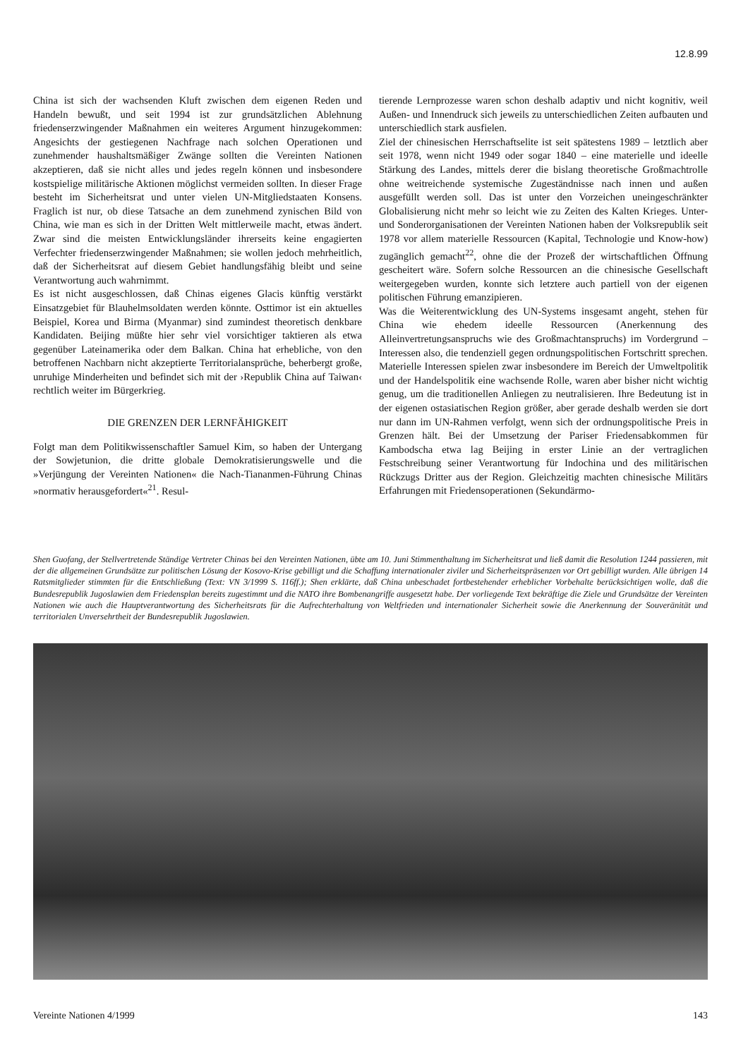12.8.99
China ist sich der wachsenden Kluft zwischen dem eigenen Reden und Handeln bewußt, und seit 1994 ist zur grundsätzlichen Ablehnung friedenserzwingender Maßnahmen ein weiteres Argument hinzugekommen: Angesichts der gestiegenen Nachfrage nach solchen Operationen und zunehmender haushaltsmäßiger Zwänge sollten die Vereinten Nationen akzeptieren, daß sie nicht alles und jedes regeln können und insbesondere kostspielige militärische Aktionen möglichst vermeiden sollten. In dieser Frage besteht im Sicherheitsrat und unter vielen UN-Mitgliedstaaten Konsens. Fraglich ist nur, ob diese Tatsache an dem zunehmend zynischen Bild von China, wie man es sich in der Dritten Welt mittlerweile macht, etwas ändert. Zwar sind die meisten Entwicklungsländer ihrerseits keine engagierten Verfechter friedenserzwingender Maßnahmen; sie wollen jedoch mehrheitlich, daß der Sicherheitsrat auf diesem Gebiet handlungsfähig bleibt und seine Verantwortung auch wahrnimmt.
Es ist nicht ausgeschlossen, daß Chinas eigenes Glacis künftig verstärkt Einsatzgebiet für Blauhelmsoldaten werden könnte. Osttimor ist ein aktuelles Beispiel, Korea und Birma (Myanmar) sind zumindest theoretisch denkbare Kandidaten. Beijing müßte hier sehr viel vorsichtiger taktieren als etwa gegenüber Lateinamerika oder dem Balkan. China hat erhebliche, von den betroffenen Nachbarn nicht akzeptierte Territorialansprüche, beherbergt große, unruhige Minderheiten und befindet sich mit der ›Republik China auf Taiwan‹ rechtlich weiter im Bürgerkrieg.
DIE GRENZEN DER LERNFÄHIGKEIT
Folgt man dem Politikwissenschaftler Samuel Kim, so haben der Untergang der Sowjetunion, die dritte globale Demokratisierungswelle und die »Verjüngung der Vereinten Nationen« die Nach-Tiananmen-Führung Chinas »normativ herausgefordert«<sup>21</sup>. Resul-
tierende Lernprozesse waren schon deshalb adaptiv und nicht kognitiv, weil Außen- und Innendruck sich jeweils zu unterschiedlichen Zeiten aufbauten und unterschiedlich stark ausfielen.
Ziel der chinesischen Herrschaftselite ist seit spätestens 1989 – letztlich aber seit 1978, wenn nicht 1949 oder sogar 1840 – eine materielle und ideelle Stärkung des Landes, mittels derer die bislang theoretische Großmachtrolle ohne weitreichende systemische Zugeständnisse nach innen und außen ausgefüllt werden soll. Das ist unter den Vorzeichen uneingeschränkter Globalisierung nicht mehr so leicht wie zu Zeiten des Kalten Krieges. Unter- und Sonderorganisationen der Vereinten Nationen haben der Volksrepublik seit 1978 vor allem materielle Ressourcen (Kapital, Technologie und Know-how) zugänglich gemacht<sup>22</sup>, ohne die der Prozeß der wirtschaftlichen Öffnung gescheitert wäre. Sofern solche Ressourcen an die chinesische Gesellschaft weitergegeben wurden, konnte sich letztere auch partiell von der eigenen politischen Führung emanzipieren.
Was die Weiterentwicklung des UN-Systems insgesamt angeht, stehen für China wie ehedem ideelle Ressourcen (Anerkennung des Alleinvertretungsanspruchs wie des Großmachtanspruchs) im Vordergrund – Interessen also, die tendenziell gegen ordnungspolitischen Fortschritt sprechen. Materielle Interessen spielen zwar insbesondere im Bereich der Umweltpolitik und der Handelspolitik eine wachsende Rolle, waren aber bisher nicht wichtig genug, um die traditionellen Anliegen zu neutralisieren. Ihre Bedeutung ist in der eigenen ostasiatischen Region größer, aber gerade deshalb werden sie dort nur dann im UN-Rahmen verfolgt, wenn sich der ordnungspolitische Preis in Grenzen hält. Bei der Umsetzung der Pariser Friedensabkommen für Kambodscha etwa lag Beijing in erster Linie an der vertraglichen Festschreibung seiner Verantwortung für Indochina und des militärischen Rückzugs Dritter aus der Region. Gleichzeitig machten chinesische Militärs Erfahrungen mit Friedensoperationen (Sekundärmo-
Shen Guofang, der Stellvertretende Ständige Vertreter Chinas bei den Vereinten Nationen, übte am 10. Juni Stimmenthaltung im Sicherheitsrat und ließ damit die Resolution 1244 passieren, mit der die allgemeinen Grundsätze zur politischen Lösung der Kosovo-Krise gebilligt und die Schaffung internationaler ziviler und Sicherheitspräsenzen vor Ort gebilligt wurden. Alle übrigen 14 Ratsmitglieder stimmten für die Entschließung (Text: VN 3/1999 S. 116ff.); Shen erklärte, daß China unbeschadet fortbestehender erheblicher Vorbehalte berücksichtigen wolle, daß die Bundesrepublik Jugoslawien dem Friedensplan bereits zugestimmt und die NATO ihre Bombenangriffe ausgesetzt habe. Der vorliegende Text bekräftige die Ziele und Grundsätze der Vereinten Nationen wie auch die Hauptverantwortung des Sicherheitsrats für die Aufrechterhaltung von Weltfrieden und internationaler Sicherheit sowie die Anerkennung der Souveränität und territorialen Unversehrtheit der Bundesrepublik Jugoslawien.
Vereinte Nationen 4/1999 143